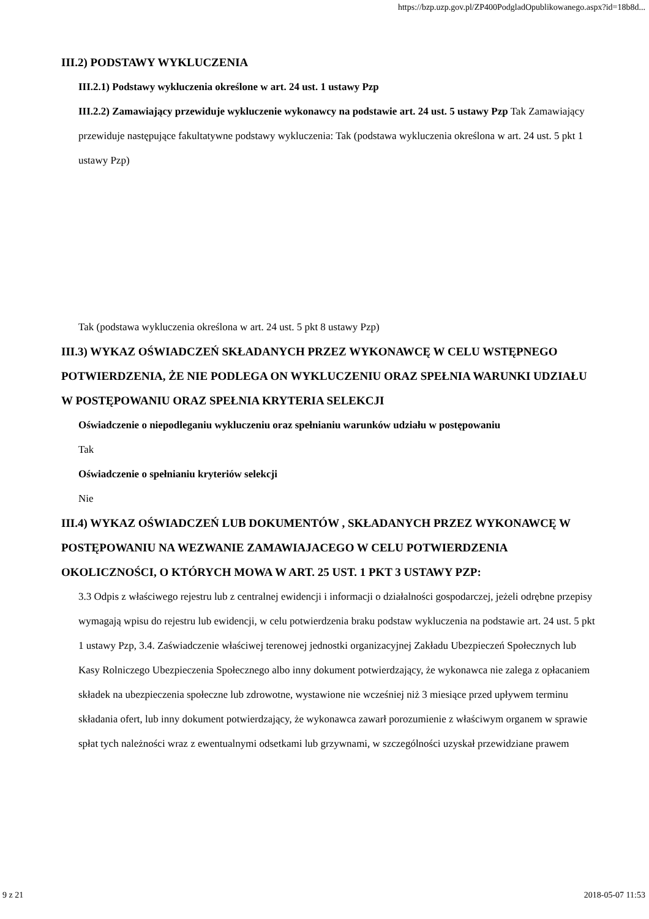https://bzp.uzp.gov.pl/ZP400PodgladOpublikowanego.aspx?id=18b8d...
III.2) PODSTAWY WYKLUCZENIA
III.2.1) Podstawy wykluczenia określone w art. 24 ust. 1 ustawy Pzp
III.2.2) Zamawiający przewiduje wykluczenie wykonawcy na podstawie art. 24 ust. 5 ustawy Pzp Tak Zamawiający przewiduje następujące fakultatywne podstawy wykluczenia: Tak (podstawa wykluczenia określona w art. 24 ust. 5 pkt 1 ustawy Pzp)
Tak (podstawa wykluczenia określona w art. 24 ust. 5 pkt 8 ustawy Pzp)
III.3) WYKAZ OŚWIADCZEŃ SKŁADANYCH PRZEZ WYKONAWCĘ W CELU WSTĘPNEGO POTWIERDZENIA, ŻE NIE PODLEGA ON WYKLUCZENIU ORAZ SPEŁNIA WARUNKI UDZIAŁU W POSTĘPOWANIU ORAZ SPEŁNIA KRYTERIA SELEKCJI
Oświadczenie o niepodleganiu wykluczeniu oraz spełnianiu warunków udziału w postępowaniu
Tak
Oświadczenie o spełnianiu kryteriów selekcji
Nie
III.4) WYKAZ OŚWIADCZEŃ LUB DOKUMENTÓW , SKŁADANYCH PRZEZ WYKONAWCĘ W POSTĘPOWANIU NA WEZWANIE ZAMAWIAJACEGO W CELU POTWIERDZENIA OKOLICZNOŚCI, O KTÓRYCH MOWA W ART. 25 UST. 1 PKT 3 USTAWY PZP:
3.3 Odpis z właściwego rejestru lub z centralnej ewidencji i informacji o działalności gospodarczej, jeżeli odrębne przepisy wymagają wpisu do rejestru lub ewidencji, w celu potwierdzenia braku podstaw wykluczenia na podstawie art. 24 ust. 5 pkt 1 ustawy Pzp, 3.4. Zaświadczenie właściwej terenowej jednostki organizacyjnej Zakładu Ubezpieczeń Społecznych lub Kasy Rolniczego Ubezpieczenia Społecznego albo inny dokument potwierdzający, że wykonawca nie zalega z opłacaniem składek na ubezpieczenia społeczne lub zdrowotne, wystawione nie wcześniej niż 3 miesiące przed upływem terminu składania ofert, lub inny dokument potwierdzający, że wykonawca zawarł porozumienie z właściwym organem w sprawie spłat tych należności wraz z ewentualnymi odsetkami lub grzywnami, w szczególności uzyskał przewidziane prawem
9 z 21 2018-05-07 11:53